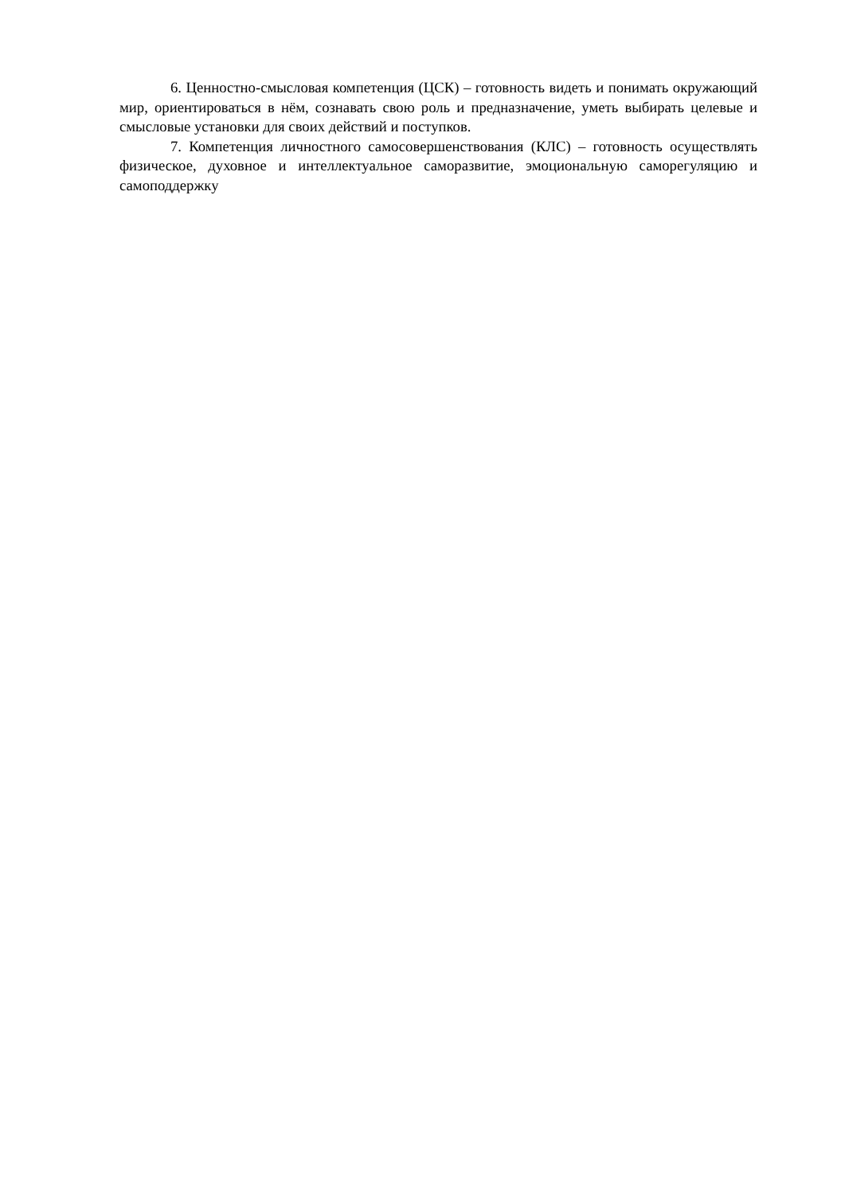6. Ценностно-смысловая компетенция (ЦСК) – готовность видеть и понимать ок­ружающий мир, ориентироваться в нём, сознавать свою роль и предназначение, уметь вы­бирать целевые и смысловые установки для своих действий и поступков.
7. Компетенция личностного самосовершенствования (КЛС) – готовность осущест­влять физическое, духовное и интеллектуальное саморазвитие, эмоциональную саморегу­ляцию и самоподдержку